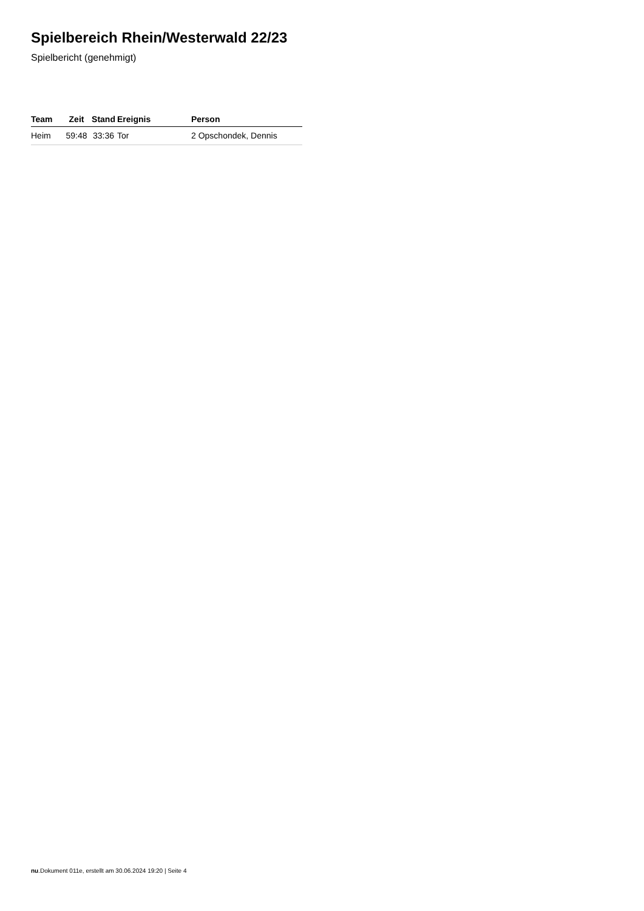Spielbereich Rhein/Westerwald 22/23
Spielbericht (genehmigt)
| Team | Zeit | Stand | Ereignis | Person |
| --- | --- | --- | --- | --- |
| Heim | 59:48 | 33:36 | Tor | 2 Opschondek, Dennis |
nu.Dokument 011e, erstellt am 30.06.2024 19:20 | Seite 4